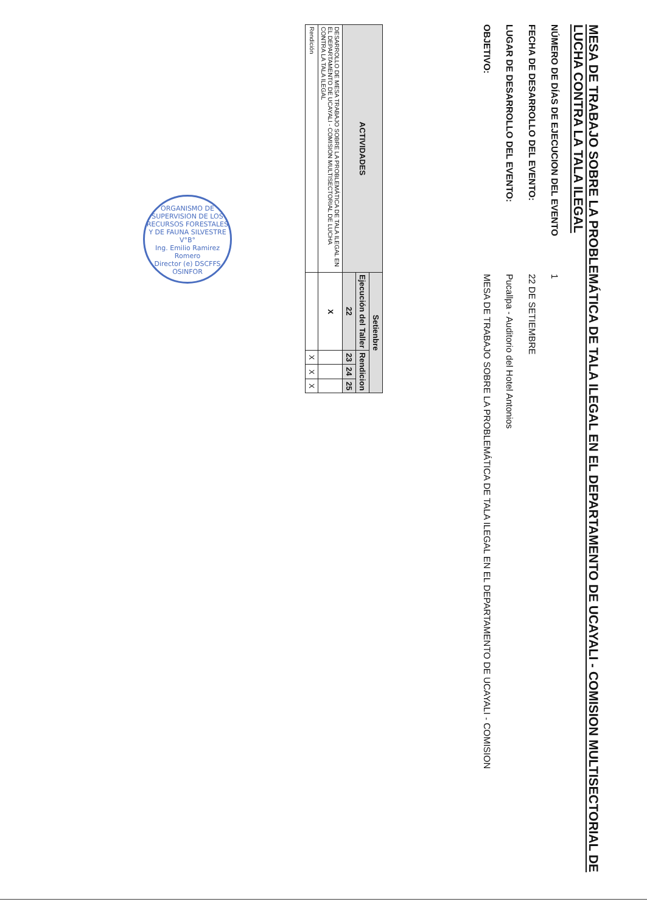MESA DE TRABAJO SOBRE LA PROBLEMÁTICA DE TALA ILEGAL EN EL DEPARTAMENTO DE UCAYALI - COMISION MULTISECTORIAL DE LUCHA CONTRA LA TALA ILEGAL
NÚMERO DE DÍAS DE EJECUCION DEL EVENTO
1
FECHA DE DESARROLLO DEL EVENTO:
22 DE SETIEMBRE
LUGAR DE DESARROLLO DEL EVENTO:
Pucallpa - Auditorio del Hotel Antonios
OBJETIVO:
MESA DE TRABAJO SOBRE LA PROBLEMÁTICA DE TALA ILEGAL EN EL DEPARTAMENTO DE UCAYALI - COMISION
| ACTIVIDADES | Setienbre | | | |
| --- | --- | --- | --- | --- |
| | Ejecución del Taller | Rendicion | | |
| | 22 | 23 | 24 | 25 |
| DESARROLLO DE MESA TRABAJO SOBRE LA PROBLEMÁTICA DE TALA ILEGAL EN EL DEPARTAMENTO DE UCAYALI - COMISION MULTISECTORIAL DE LUCHA CONTRA LA TALA ILEGAL | X | | | |
| Rendición | | X | X | X |
ORGANISMO DE SUPERVISION DE LOS RECURSOS FORESTALES Y DE FAUNA SILVESTRE
V°B°
Ing. Emilio Ramirez Romero
Director (e) DSCFFS
OSINFOR